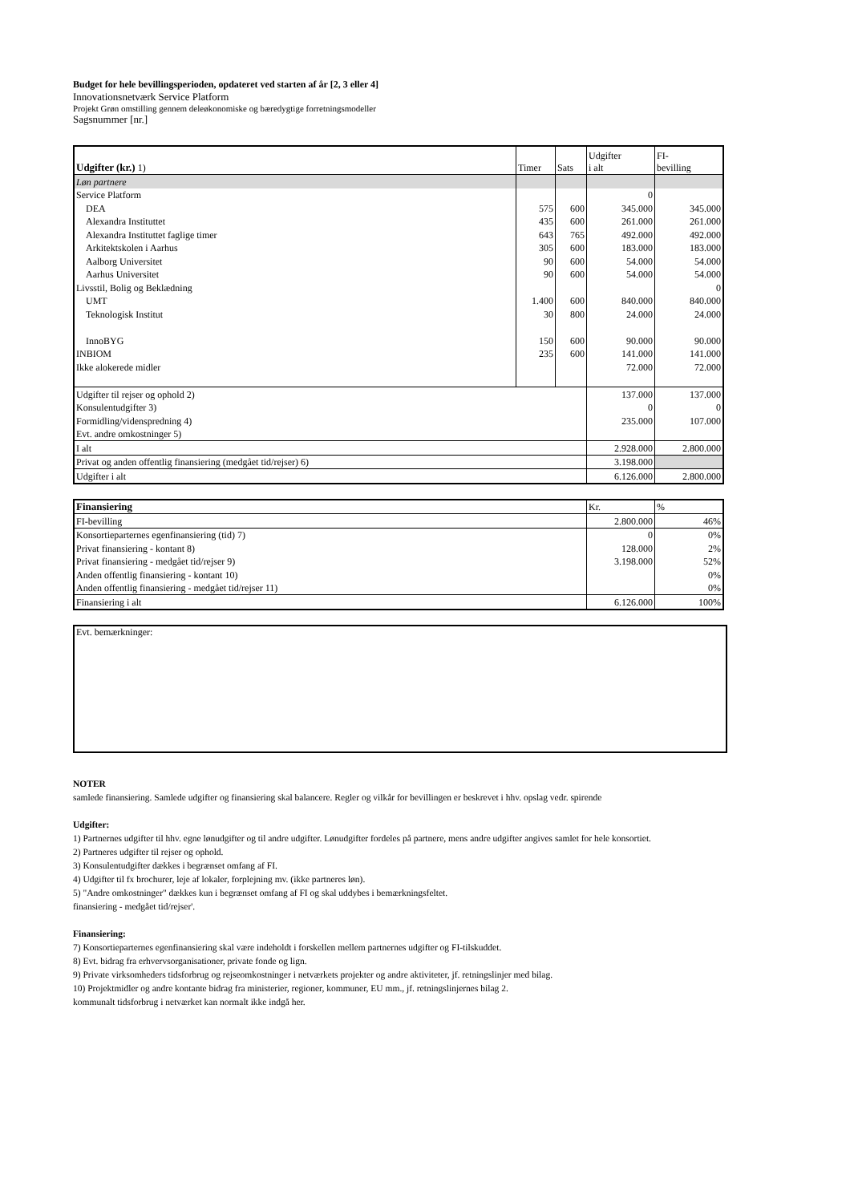Budget for hele bevillingsperioden, opdateret ved starten af år [2, 3 eller 4]
Innovationsnetværk Service Platform
Projekt Grøn omstilling gennem deleøkonomiske og bæredygtige forretningsmodeller
Sagsnummer [nr.]
| Udgifter (kr.) 1) | Timer | Sats | Udgifter i alt | FI- bevilling |
| --- | --- | --- | --- | --- |
| Løn partnere | | | | |
| Service Platform | | | 0 | |
| DEA | 575 | 600 | 345.000 | 345.000 |
| Alexandra Instituttet | 435 | 600 | 261.000 | 261.000 |
| Alexandra Instituttet faglige timer | 643 | 765 | 492.000 | 492.000 |
| Arkitektskolen i Aarhus | 305 | 600 | 183.000 | 183.000 |
| Aalborg Universitet | 90 | 600 | 54.000 | 54.000 |
| Aarhus Universitet | 90 | 600 | 54.000 | 54.000 |
| Livsstil, Bolig og Beklædning | | | | 0 |
| UMT | 1.400 | 600 | 840.000 | 840.000 |
| Teknologisk Institut | 30 | 800 | 24.000 | 24.000 |
| InnoBYG | 150 | 600 | 90.000 | 90.000 |
| INBIOM | 235 | 600 | 141.000 | 141.000 |
| Ikke alokerede midler | | | 72.000 | 72.000 |
| Udgifter til rejser og ophold 2) | | | 137.000 | 137.000 |
| Konsulentudgifter 3) | | | 0 | 0 |
| Formidling/videnspredning 4) | | | 235.000 | 107.000 |
| Evt. andre omkostninger 5) | | | | |
| I alt | | | 2.928.000 | 2.800.000 |
| Privat og anden offentlig finansiering (medgået tid/rejser) 6) | | | 3.198.000 | |
| Udgifter i alt | | | 6.126.000 | 2.800.000 |
| Finansiering | Kr. | % |
| FI-bevilling | 2.800.000 | 46% |
| Konsortieparternes egenfinansiering (tid) 7) | 0 | 0% |
| Privat finansiering - kontant 8) | 128.000 | 2% |
| Privat finansiering - medgået tid/rejser 9) | 3.198.000 | 52% |
| Anden offentlig finansiering - kontant 10) | | 0% |
| Anden offentlig finansiering - medgået tid/rejser 11) | | 0% |
| Finansiering i alt | 6.126.000 | 100% |
Evt. bemærkninger:
NOTER
samlede finansiering. Samlede udgifter og finansiering skal balancere. Regler og vilkår for bevillingen er beskrevet i hhv. opslag vedr. spirende
Udgifter:
1) Partnernes udgifter til hhv. egne lønudgifter og til andre udgifter. Lønudgifter fordeles på partnere, mens andre udgifter angives samlet for hele konsortiet.
2) Partneres udgifter til rejser og ophold.
3) Konsulentudgifter dækkes i begrænset omfang af FI.
4) Udgifter til fx brochurer, leje af lokaler, forplejning mv. (ikke partneres løn).
5) "Andre omkostninger" dækkes kun i begrænset omfang af FI og skal uddybes i bemærkningsfeltet.
finansiering - medgået tid/rejser'.
Finansiering:
7) Konsortieparternes egenfinansiering skal være indeholdt i forskellen mellem partnernes udgifter og FI-tilskuddet.
8) Evt. bidrag fra erhvervsorganisationer, private fonde og lign.
9) Private virksomheders tidsforbrug og rejseomkostninger i netværkets projekter og andre aktiviteter, jf. retningslinjer med bilag.
10) Projektmidler og andre kontante bidrag fra ministerier, regioner, kommuner, EU mm., jf. retningslinjernes bilag 2.
kommunalt tidsforbrug i netværket kan normalt ikke indgå her.